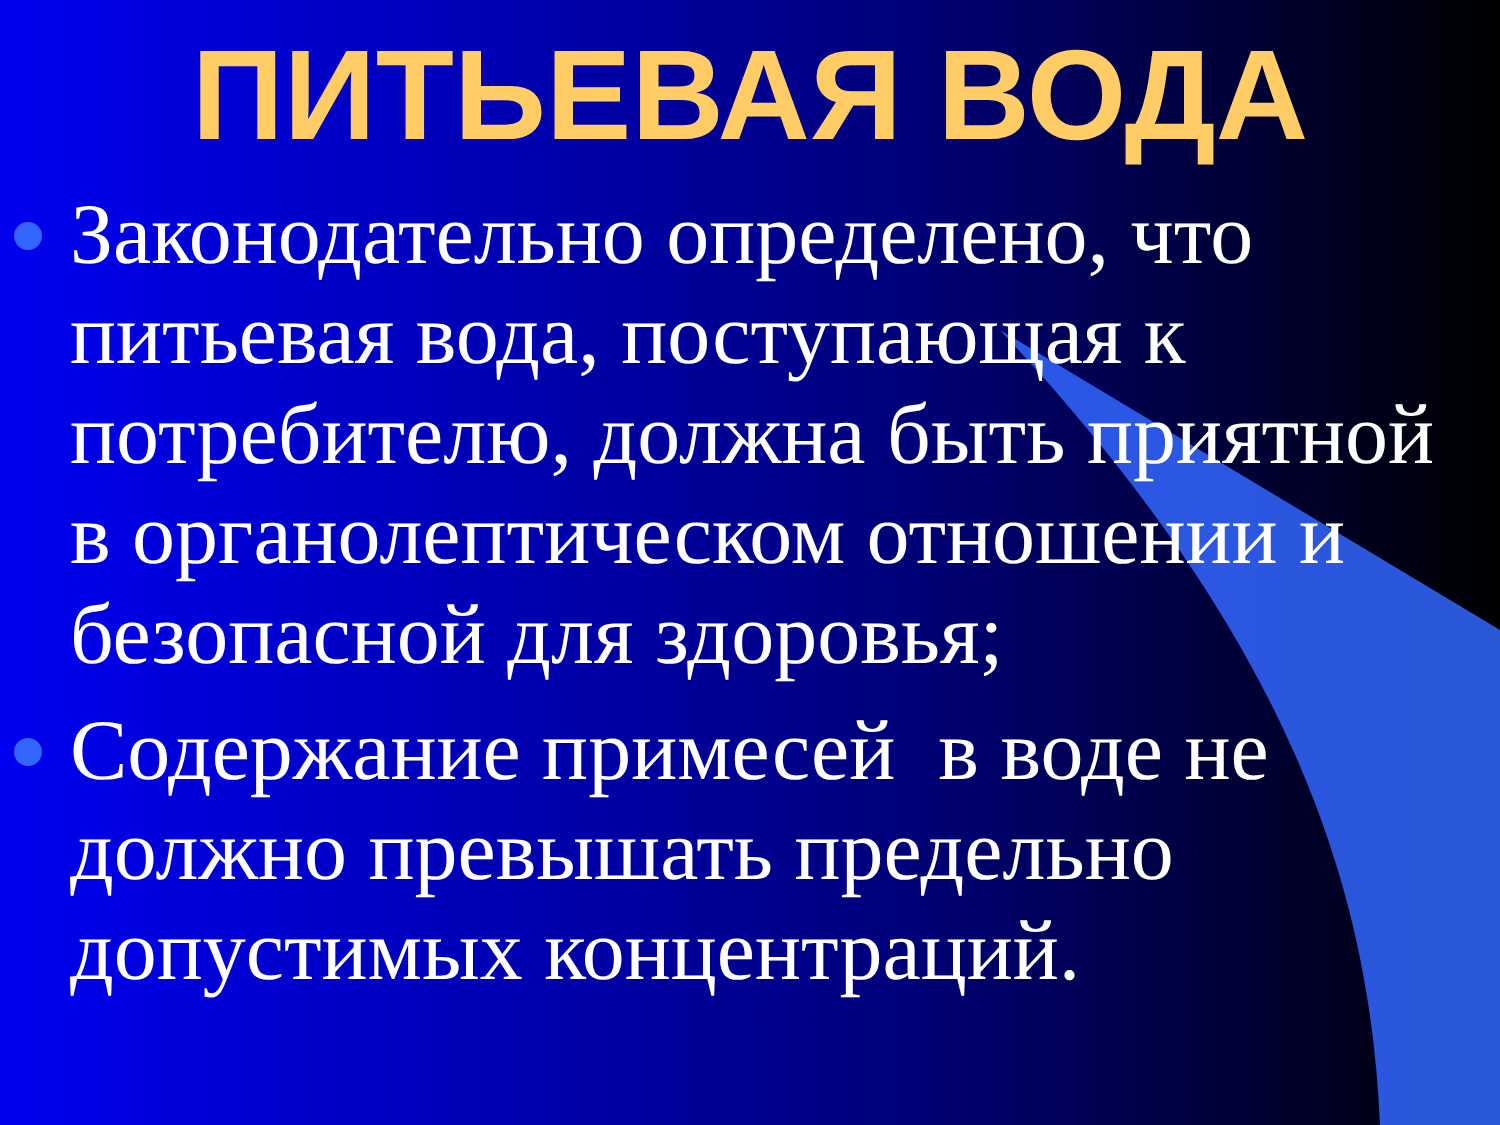ПИТЬЕВАЯ ВОДА
Законодательно определено, что питьевая вода, поступающая к потребителю, должна быть приятной в органолептическом отношении и безопасной для здоровья;
Содержание примесей в воде не должно превышать предельно допустимых концентраций.